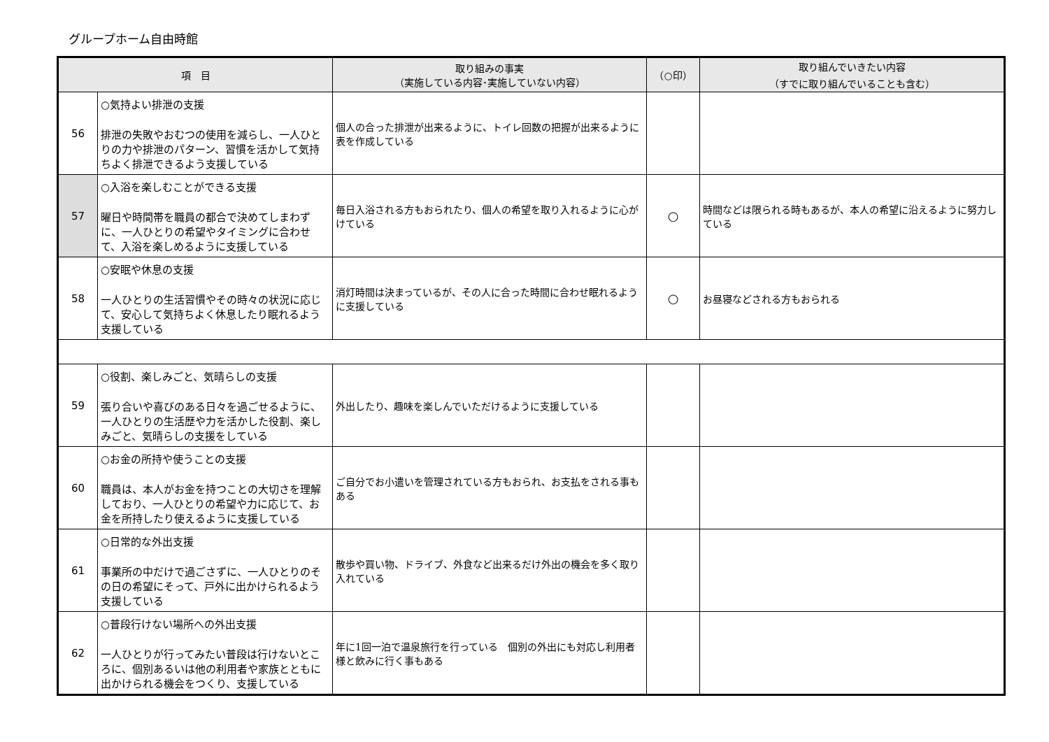グループホーム自由時館
| 項 目 | | 取り組みの事実 （実施している内容･実施していない内容） | （○印） | 取り組んでいきたい内容 （すでに取り組んでいることも含む） |
| --- | --- | --- | --- | --- |
| 56 | ○気持よい排泄の支援 排泄の失敗やおむつの使用を減らし、一人ひとりの力や排泄のパターン、習慣を活かして気持ちよく排泄できるよう支援している | 個人の合った排泄が出来るように、トイレ回数の把握が出来るように表を作成している | | |
| 57 | ○入浴を楽しむことができる支援 曜日や時間帯を職員の都合で決めてしまわずに、一人ひとりの希望やタイミングに合わせて、入浴を楽しめるように支援している | 毎日入浴される方もおられたり、個人の希望を取り入れるように心がけている | ○ | 時間などは限られる時もあるが、本人の希望に沿えるように努力している |
| 58 | ○安眠や休息の支援 一人ひとりの生活習慣やその時々の状況に応じて、安心して気持ちよく休息したり眠れるよう支援している | 消灯時間は決まっているが、その人に合った時間に合わせ眠れるように支援している | ○ | お昼寝などされる方もおられる |
| 59 | ○役割、楽しみごと、気晴らしの支援 張り合いや喜びのある日々を過ごせるように、一人ひとりの生活歴や力を活かした役割、楽しみごと、気晴らしの支援をしている | 外出したり、趣味を楽しんでいただけるように支援している | | |
| 60 | ○お金の所持や使うことの支援 職員は、本人がお金を持つことの大切さを理解しており、一人ひとりの希望や力に応じて、お金を所持したり使えるように支援している | ご自分でお小遣いを管理されている方もおられ、お支払をされる事もある | | |
| 61 | ○日常的な外出支援 事業所の中だけで過ごさずに、一人ひとりのその日の希望にそって、戸外に出かけられるよう支援している | 散歩や買い物、ドライブ、外食など出来るだけ外出の機会を多く取り入れている | | |
| 62 | ○普段行けない場所への外出支援 一人ひとりが行ってみたい普段は行けないところに、個別あるいは他の利用者や家族とともに出かけられる機会をつくり、支援している | 年に1回一泊で温泉旅行を行っている 個別の外出にも対応し利用者様と飲みに行く事もある | | |